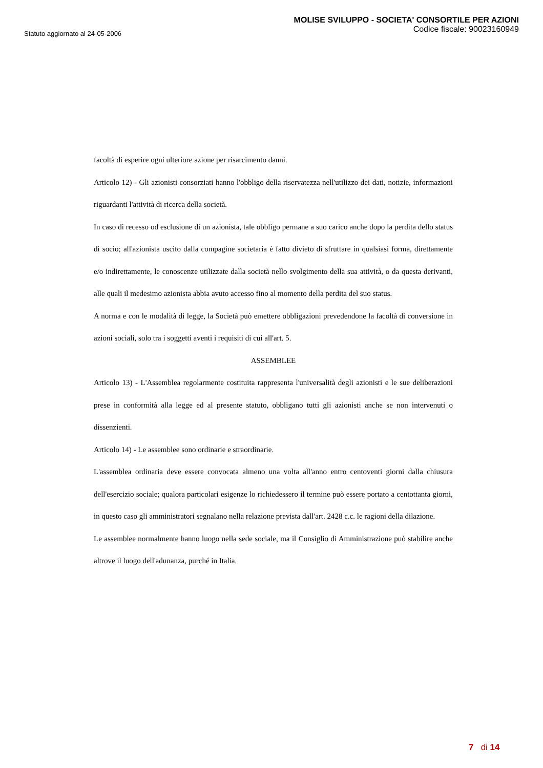Statuto aggiornato al 24-05-2006
MOLISE SVILUPPO - SOCIETA' CONSORTILE PER AZIONI
Codice fiscale: 90023160949
facoltà di esperire ogni ulteriore azione per risarcimento danni.
Articolo 12) - Gli azionisti consorziati hanno l'obbligo della riservatezza nell'utilizzo dei dati, notizie, informazioni riguardanti l'attività di ricerca della società.
In caso di recesso od esclusione di un azionista, tale obbligo permane a suo carico anche dopo la perdita dello status di socio; all'azionista uscito dalla compagine societaria è fatto divieto di sfruttare in qualsiasi forma, direttamente e/o indirettamente, le conoscenze utilizzate dalla società nello svolgimento della sua attività, o da questa derivanti, alle quali il medesimo azionista abbia avuto accesso fino al momento della perdita del suo status.
A norma e con le modalità di legge, la Società può emettere obbligazioni prevedendone la facoltà di conversione in azioni sociali, solo tra i soggetti aventi i requisiti di cui all'art. 5.
ASSEMBLEE
Articolo 13) - L'Assemblea regolarmente costituita rappresenta l'universalità degli azionisti e le sue deliberazioni prese in conformità alla legge ed al presente statuto, obbligano tutti gli azionisti anche se non intervenuti o dissenzienti.
Articolo 14) - Le assemblee sono ordinarie e straordinarie.
L'assemblea ordinaria deve essere convocata almeno una volta all'anno entro centoventi giorni dalla chiusura dell'esercizio sociale; qualora particolari esigenze lo richiedessero il termine può essere portato a centottanta giorni, in questo caso gli amministratori segnalano nella relazione prevista dall'art. 2428 c.c. le ragioni della dilazione.
Le assemblee normalmente hanno luogo nella sede sociale, ma il Consiglio di Amministrazione può stabilire anche altrove il luogo dell'adunanza, purché in Italia.
7 di 14